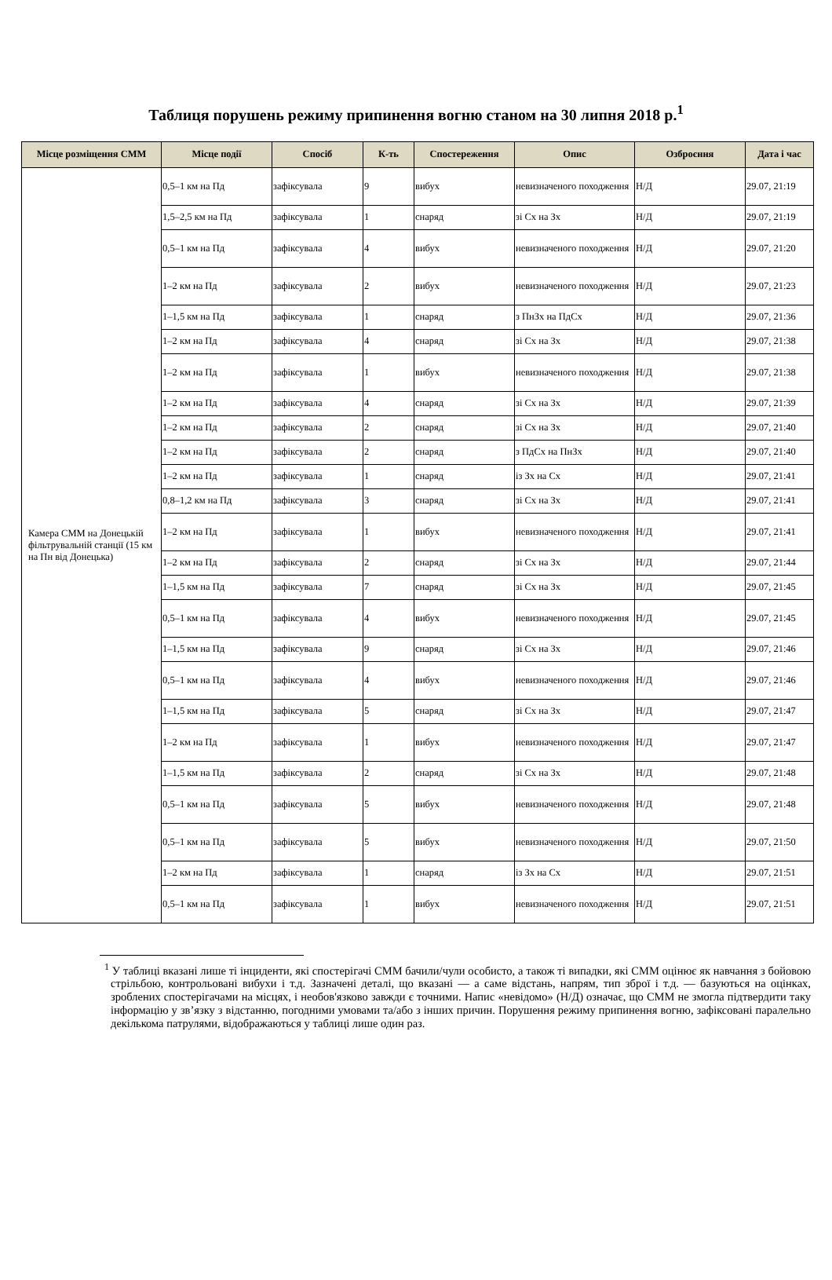Таблиця порушень режиму припинення вогню станом на 30 липня 2018 р.<sup>1</sup>
| Місце розміщення СММ | Місце події | Спосіб | К-ть | Спостереження | Опис | Озброєння | Дата і час |
| --- | --- | --- | --- | --- | --- | --- | --- |
| Камера СММ на Донецькій фільтрувальній станції (15 км на Пн від Донецька) | 0,5–1 км на Пд | зафіксувала | 9 | вибух | невизначеного походження | Н/Д | 29.07, 21:19 |
| | 1,5–2,5 км на Пд | зафіксувала | 1 | снаряд | зі Сх на Зх | Н/Д | 29.07, 21:19 |
| | 0,5–1 км на Пд | зафіксувала | 4 | вибух | невизначеного походження | Н/Д | 29.07, 21:20 |
| | 1–2 км на Пд | зафіксувала | 2 | вибух | невизначеного походження | Н/Д | 29.07, 21:23 |
| | 1–1,5 км на Пд | зафіксувала | 1 | снаряд | з ПнЗх на ПдСх | Н/Д | 29.07, 21:36 |
| | 1–2 км на Пд | зафіксувала | 4 | снаряд | зі Сх на Зх | Н/Д | 29.07, 21:38 |
| | 1–2 км на Пд | зафіксувала | 1 | вибух | невизначеного походження | Н/Д | 29.07, 21:38 |
| | 1–2 км на Пд | зафіксувала | 4 | снаряд | зі Сх на Зх | Н/Д | 29.07, 21:39 |
| | 1–2 км на Пд | зафіксувала | 2 | снаряд | зі Сх на Зх | Н/Д | 29.07, 21:40 |
| | 1–2 км на Пд | зафіксувала | 2 | снаряд | з ПдСх на ПнЗх | Н/Д | 29.07, 21:40 |
| | 1–2 км на Пд | зафіксувала | 1 | снаряд | із Зх на Сх | Н/Д | 29.07, 21:41 |
| | 0,8–1,2 км на Пд | зафіксувала | 3 | снаряд | зі Сх на Зх | Н/Д | 29.07, 21:41 |
| | 1–2 км на Пд | зафіксувала | 1 | вибух | невизначеного походження | Н/Д | 29.07, 21:41 |
| | 1–2 км на Пд | зафіксувала | 2 | снаряд | зі Сх на Зх | Н/Д | 29.07, 21:44 |
| | 1–1,5 км на Пд | зафіксувала | 7 | снаряд | зі Сх на Зх | Н/Д | 29.07, 21:45 |
| | 0,5–1 км на Пд | зафіксувала | 4 | вибух | невизначеного походження | Н/Д | 29.07, 21:45 |
| | 1–1,5 км на Пд | зафіксувала | 9 | снаряд | зі Сх на Зх | Н/Д | 29.07, 21:46 |
| | 0,5–1 км на Пд | зафіксувала | 4 | вибух | невизначеного походження | Н/Д | 29.07, 21:46 |
| | 1–1,5 км на Пд | зафіксувала | 5 | снаряд | зі Сх на Зх | Н/Д | 29.07, 21:47 |
| | 1–2 км на Пд | зафіксувала | 1 | вибух | невизначеного походження | Н/Д | 29.07, 21:47 |
| | 1–1,5 км на Пд | зафіксувала | 2 | снаряд | зі Сх на Зх | Н/Д | 29.07, 21:48 |
| | 0,5–1 км на Пд | зафіксувала | 5 | вибух | невизначеного походження | Н/Д | 29.07, 21:48 |
| | 0,5–1 км на Пд | зафіксувала | 5 | вибух | невизначеного походження | Н/Д | 29.07, 21:50 |
| | 1–2 км на Пд | зафіксувала | 1 | снаряд | із Зх на Сх | Н/Д | 29.07, 21:51 |
| | 0,5–1 км на Пд | зафіксувала | 1 | вибух | невизначеного походження | Н/Д | 29.07, 21:51 |
<sup>1</sup> У таблиці вказані лише ті інциденти, які спостерігачі СММ бачили/чули особисто, а також ті випадки, які СММ оцінює як навчання з бойовою стрільбою, контрольовані вибухи і т.д. Зазначені деталі, що вказані — а саме відстань, напрям, тип зброї і т.д. — базуються на оцінках, зроблених спостерігачами на місцях, і необов'язково завжди є точними. Напис «невідомо» (Н/Д) означає, що СММ не змогла підтвердити таку інформацію у зв’язку з відстанню, погодними умовами та/або з інших причин. Порушення режиму припинення вогню, зафіксовані паралельно декількома патрулями, відображаються у таблиці лише один раз.